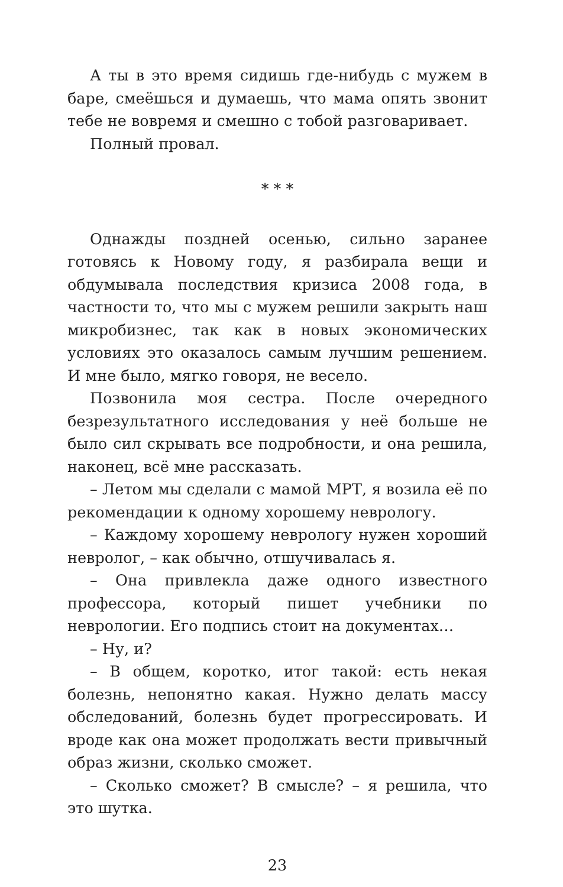А ты в это время сидишь где-нибудь с мужем в баре, смеёшься и думаешь, что мама опять звонит тебе не вовремя и смешно с тобой разговаривает.
Полный провал.
* * *
Однажды поздней осенью, сильно заранее готовясь к Новому году, я разбирала вещи и обдумывала последствия кризиса 2008 года, в частности то, что мы с мужем решили закрыть наш микробизнес, так как в новых экономических условиях это оказалось самым лучшим решением. И мне было, мягко говоря, не весело.
Позвонила моя сестра. После очередного безрезультатного исследования у неё больше не было сил скрывать все подробности, и она решила, наконец, всё мне рассказать.
– Летом мы сделали с мамой МРТ, я возила её по рекомендации к одному хорошему неврологу.
– Каждому хорошему неврологу нужен хороший невролог, – как обычно, отшучивалась я.
– Она привлекла даже одного известного профессора, который пишет учебники по неврологии. Его подпись стоит на документах…
– Ну, и?
– В общем, коротко, итог такой: есть некая болезнь, непонятно какая. Нужно делать массу обследований, болезнь будет прогрессировать. И вроде как она может продолжать вести привычный образ жизни, сколько сможет.
– Сколько сможет? В смысле? – я решила, что это шутка.
23